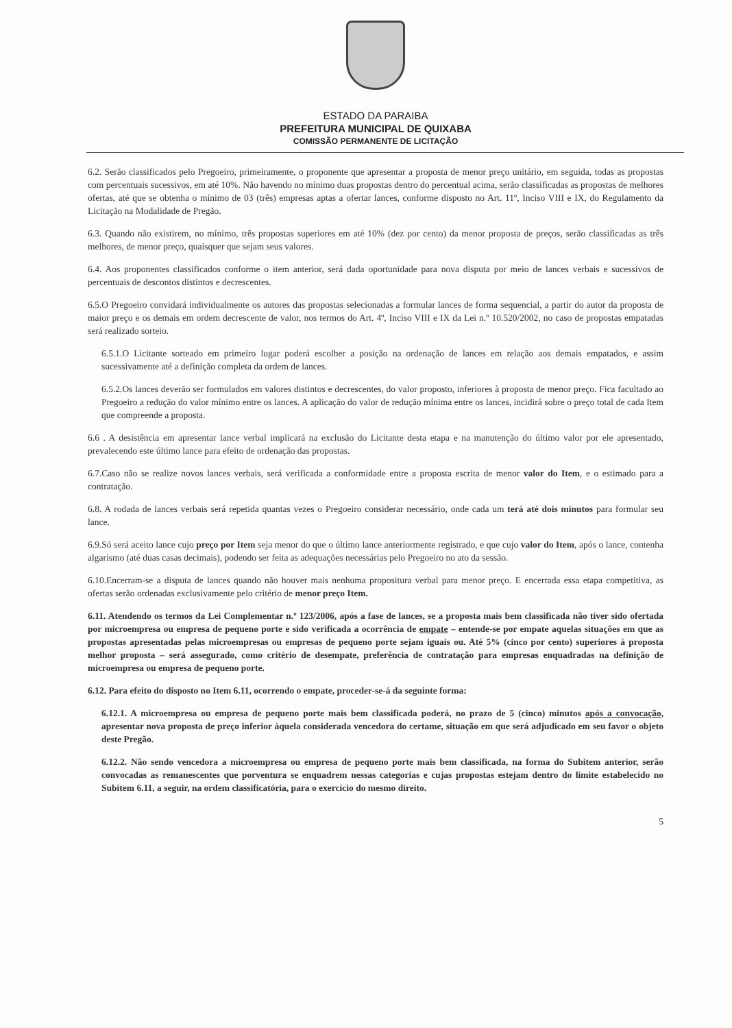ESTADO DA PARAIBA
PREFEITURA MUNICIPAL DE QUIXABA
COMISSÃO PERMANENTE DE LICITAÇÃO
6.2. Serão classificados pelo Pregoeiro, primeiramente, o proponente que apresentar a proposta de menor preço unitário, em seguida, todas as propostas com percentuais sucessivos, em até 10%. Não havendo no mínimo duas propostas dentro do percentual acima, serão classificadas as propostas de melhores ofertas, até que se obtenha o mínimo de 03 (três) empresas aptas a ofertar lances, conforme disposto no Art. 11º, Inciso VIII e IX, do Regulamento da Licitação na Modalidade de Pregão.
6.3. Quando não existirem, no mínimo, três propostas superiores em até 10% (dez por cento) da menor proposta de preços, serão classificadas as três melhores, de menor preço, quaisquer que sejam seus valores.
6.4. Aos proponentes classificados conforme o item anterior, será dada oportunidade para nova disputa por meio de lances verbais e sucessivos de percentuais de descontos distintos e decrescentes.
6.5.O Pregoeiro convidará individualmente os autores das propostas selecionadas a formular lances de forma sequencial, a partir do autor da proposta de maior preço e os demais em ordem decrescente de valor, nos termos do Art. 4º, Inciso VIII e IX da Lei n.º 10.520/2002, no caso de propostas empatadas será realizado sorteio.
6.5.1.O Licitante sorteado em primeiro lugar poderá escolher a posição na ordenação de lances em relação aos demais empatados, e assim sucessivamente até a definição completa da ordem de lances.
6.5.2.Os lances deverão ser formulados em valores distintos e decrescentes, do valor proposto, inferiores à proposta de menor preço. Fica facultado ao Pregoeiro a redução do valor mínimo entre os lances. A aplicação do valor de redução mínima entre os lances, incidirá sobre o preço total de cada Item que compreende a proposta.
6.6 . A desistência em apresentar lance verbal implicará na exclusão do Licitante desta etapa e na manutenção do último valor por ele apresentado, prevalecendo este último lance para efeito de ordenação das propostas.
6.7.Caso não se realize novos lances verbais, será verificada a conformidade entre a proposta escrita de menor valor do Item, e o estimado para a contratação.
6.8. A rodada de lances verbais será repetida quantas vezes o Pregoeiro considerar necessário, onde cada um terá até dois minutos para formular seu lance.
6.9.Só será aceito lance cujo preço por Item seja menor do que o último lance anteriormente registrado, e que cujo valor do Item, após o lance, contenha algarismo (até duas casas decimais), podendo ser feita as adequações necessárias pelo Pregoeiro no ato da sessão.
6.10.Encerram-se a disputa de lances quando não houver mais nenhuma propositura verbal para menor preço. E encerrada essa etapa competitiva, as ofertas serão ordenadas exclusivamente pelo critério de menor preço Item.
6.11. Atendendo os termos da Lei Complementar n.º 123/2006, após a fase de lances, se a proposta mais bem classificada não tiver sido ofertada por microempresa ou empresa de pequeno porte e sido verificada a ocorrência de empate – entende-se por empate aquelas situações em que as propostas apresentadas pelas microempresas ou empresas de pequeno porte sejam iguais ou. Até 5% (cinco por cento) superiores à proposta melhor proposta – será assegurado, como critério de desempate, preferência de contratação para empresas enquadradas na definição de microempresa ou empresa de pequeno porte.
6.12. Para efeito do disposto no Item 6.11, ocorrendo o empate, proceder-se-á da seguinte forma:
6.12.1. A microempresa ou empresa de pequeno porte mais bem classificada poderá, no prazo de 5 (cinco) minutos após a convocação, apresentar nova proposta de preço inferior àquela considerada vencedora do certame, situação em que será adjudicado em seu favor o objeto deste Pregão.
6.12.2. Não sendo vencedora a microempresa ou empresa de pequeno porte mais bem classificada, na forma do Subitem anterior, serão convocadas as remanescentes que porventura se enquadrem nessas categorias e cujas propostas estejam dentro do limite estabelecido no Subitem 6.11, a seguir, na ordem classificatória, para o exercício do mesmo direito.
5